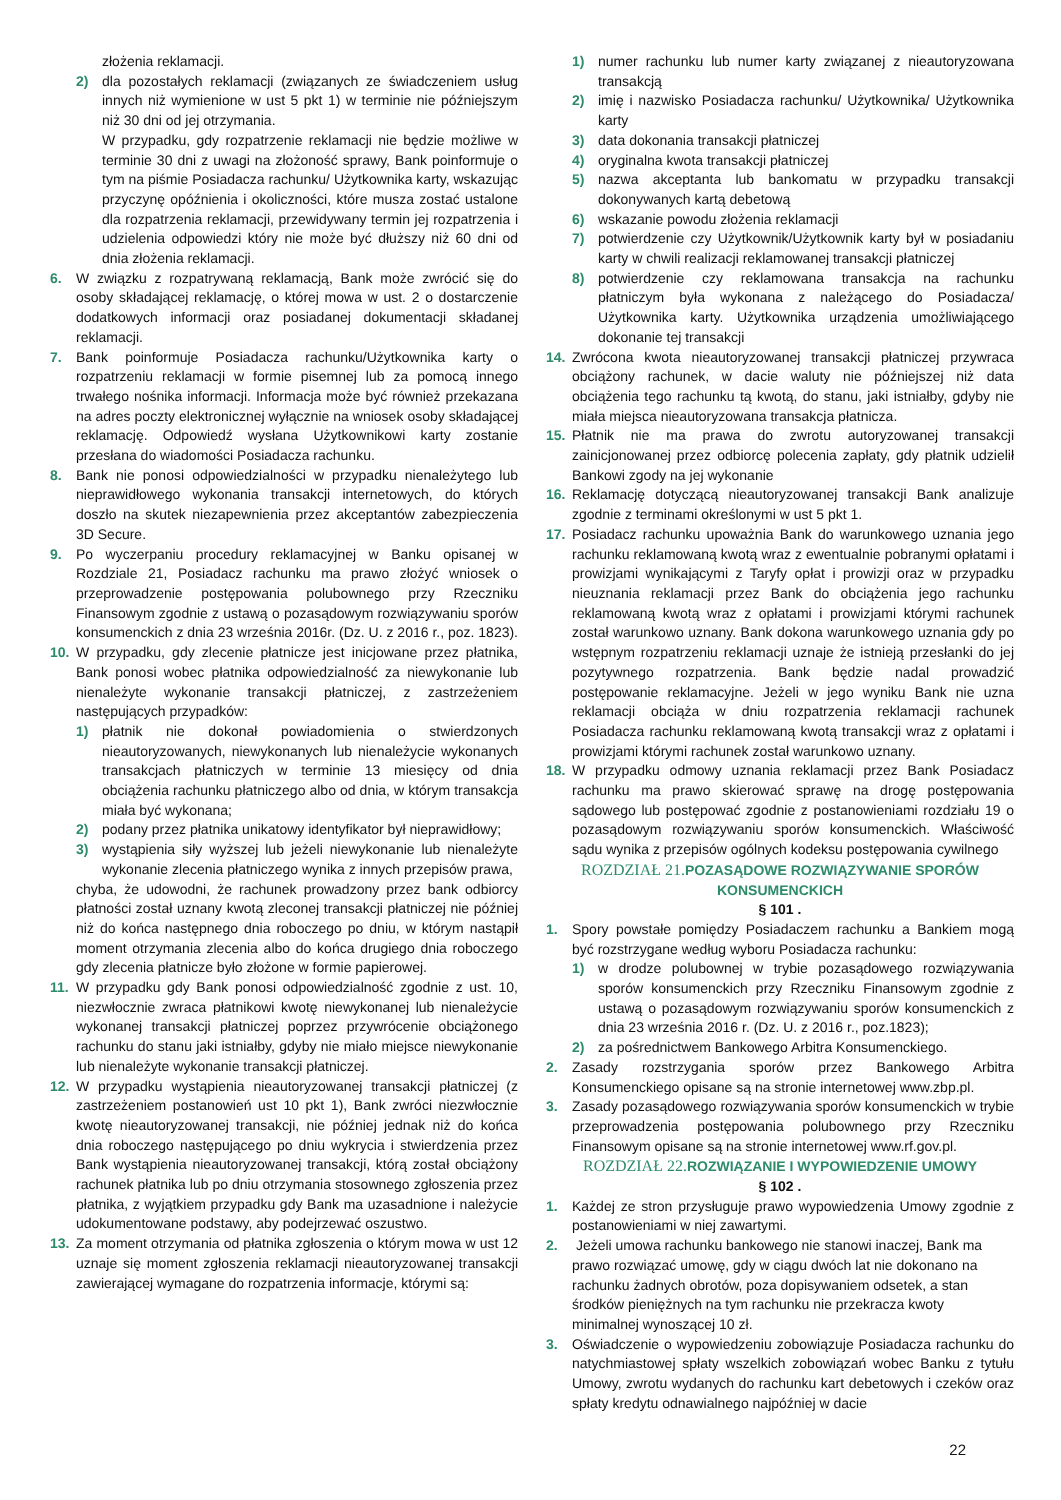złożenia reklamacji.
2) dla pozostałych reklamacji (związanych ze świadczeniem usług innych niż wymienione w ust 5 pkt 1) w terminie nie późniejszym niż 30 dni od jej otrzymania.
W przypadku, gdy rozpatrzenie reklamacji nie będzie możliwe w terminie 30 dni z uwagi na złożoność sprawy, Bank poinformuje o tym na piśmie Posiadacza rachunku/ Użytkownika karty, wskazując przyczynę opóźnienia i okoliczności, które musza zostać ustalone dla rozpatrzenia reklamacji, przewidywany termin jej rozpatrzenia i udzielenia odpowiedzi który nie może być dłuższy niż 60 dni od dnia złożenia reklamacji.
6. W związku z rozpatrywaną reklamacją, Bank może zwrócić się do osoby składającej reklamację, o której mowa w ust. 2 o dostarczenie dodatkowych informacji oraz posiadanej dokumentacji składanej reklamacji.
7. Bank poinformuje Posiadacza rachunku/Użytkownika karty o rozpatrzeniu reklamacji w formie pisemnej lub za pomocą innego trwałego nośnika informacji. Informacja może być również przekazana na adres poczty elektronicznej wyłącznie na wniosek osoby składającej reklamację. Odpowiedź wysłana Użytkownikowi karty zostanie przesłana do wiadomości Posiadacza rachunku.
8. Bank nie ponosi odpowiedzialności w przypadku nienależytego lub nieprawidłowego wykonania transakcji internetowych, do których doszło na skutek niezapewnienia przez akceptantów zabezpieczenia 3D Secure.
9. Po wyczerpaniu procedury reklamacyjnej w Banku opisanej w Rozdziale 21, Posiadacz rachunku ma prawo złożyć wniosek o przeprowadzenie postępowania polubownego przy Rzeczniku Finansowym zgodnie z ustawą o pozasądowym rozwiązywaniu sporów konsumenckich z dnia 23 września 2016r. (Dz. U. z 2016 r., poz. 1823).
10. W przypadku, gdy zlecenie płatnicze jest inicjowane przez płatnika, Bank ponosi wobec płatnika odpowiedzialność za niewykonanie lub nienależyte wykonanie transakcji płatniczej, z zastrzeżeniem następujących przypadków:
1) płatnik nie dokonał powiadomienia o stwierdzonych nieautoryzowanych, niewykonanych lub nienależycie wykonanych transakcjach płatniczych w terminie 13 miesięcy od dnia obciążenia rachunku płatniczego albo od dnia, w którym transakcja miała być wykonana;
2) podany przez płatnika unikatowy identyfikator był nieprawidłowy;
3) wystąpienia siły wyższej lub jeżeli niewykonanie lub nienależyte wykonanie zlecenia płatniczego wynika z innych przepisów prawa,
chyba, że udowodni, że rachunek prowadzony przez bank odbiorcy płatności został uznany kwotą zleconej transakcji płatniczej nie później niż do końca następnego dnia roboczego po dniu, w którym nastąpił moment otrzymania zlecenia albo do końca drugiego dnia roboczego gdy zlecenia płatnicze było złożone w formie papierowej.
11. W przypadku gdy Bank ponosi odpowiedzialność zgodnie z ust. 10, niezwłocznie zwraca płatnikowi kwotę niewykonanej lub nienależycie wykonanej transakcji płatniczej poprzez przywrócenie obciążonego rachunku do stanu jaki istniałby, gdyby nie miało miejsce niewykonanie lub nienależyte wykonanie transakcji płatniczej.
12. W przypadku wystąpienia nieautoryzowanej transakcji płatniczej (z zastrzeżeniem postanowień ust 10 pkt 1), Bank zwróci niezwłocznie kwotę nieautoryzowanej transakcji, nie później jednak niż do końca dnia roboczego następującego po dniu wykrycia i stwierdzenia przez Bank wystąpienia nieautoryzowanej transakcji, którą został obciążony rachunek płatnika lub po dniu otrzymania stosownego zgłoszenia przez płatnika, z wyjątkiem przypadku gdy Bank ma uzasadnione i należycie udokumentowane podstawy, aby podejrzewać oszustwo.
13. Za moment otrzymania od płatnika zgłoszenia o którym mowa w ust 12 uznaje się moment zgłoszenia reklamacji nieautoryzowanej transakcji zawierającej wymagane do rozpatrzenia informacje, którymi są:
1) numer rachunku lub numer karty związanej z nieautoryzowana transakcją
2) imię i nazwisko Posiadacza rachunku/ Użytkownika/ Użytkownika karty
3) data dokonania transakcji płatniczej
4) oryginalna kwota transakcji płatniczej
5) nazwa akceptanta lub bankomatu w przypadku transakcji dokonywanych kartą debetową
6) wskazanie powodu złożenia reklamacji
7) potwierdzenie czy Użytkownik/Użytkownik karty był w posiadaniu karty w chwili realizacji reklamowanej transakcji płatniczej
8) potwierdzenie czy reklamowana transakcja na rachunku płatniczym była wykonana z należącego do Posiadacza/ Użytkownika karty. Użytkownika urządzenia umożliwiającego dokonanie tej transakcji
14. Zwrócona kwota nieautoryzowanej transakcji płatniczej przywraca obciążony rachunek, w dacie waluty nie późniejszej niż data obciążenia tego rachunku tą kwotą, do stanu, jaki istniałby, gdyby nie miała miejsca nieautoryzowana transakcja płatnicza.
15. Płatnik nie ma prawa do zwrotu autoryzowanej transakcji zainicjonowanej przez odbiorcę polecenia zapłaty, gdy płatnik udzielił Bankowi zgody na jej wykonanie
16. Reklamację dotyczącą nieautoryzowanej transakcji Bank analizuje zgodnie z terminami określonymi w ust 5 pkt 1.
17. Posiadacz rachunku upoważnia Bank do warunkowego uznania jego rachunku reklamowaną kwotą wraz z ewentualnie pobranymi opłatami i prowizjami wynikającymi z Taryfy opłat i prowizji oraz w przypadku nieuznania reklamacji przez Bank do obciążenia jego rachunku reklamowaną kwotą wraz z opłatami i prowizjami którymi rachunek został warunkowo uznany. Bank dokona warunkowego uznania gdy po wstępnym rozpatrzeniu reklamacji uznaje że istnieją przesłanki do jej pozytywnego rozpatrzenia. Bank będzie nadal prowadzić postępowanie reklamacyjne. Jeżeli w jego wyniku Bank nie uzna reklamacji obciąża w dniu rozpatrzenia reklamacji rachunek Posiadacza rachunku reklamowaną kwotą transakcji wraz z opłatami i prowizjami którymi rachunek został warunkowo uznany.
18. W przypadku odmowy uznania reklamacji przez Bank Posiadacz rachunku ma prawo skierować sprawę na drogę postępowania sądowego lub postępować zgodnie z postanowieniami rozdziału 19 o pozasądowym rozwiązywaniu sporów konsumenckich. Właściwość sądu wynika z przepisów ogólnych kodeksu postępowania cywilnego
ROZDZIAŁ 21. POZASĄDOWE ROZWIĄZYWANIE SPORÓW KONSUMENCKICH
§ 101 .
1. Spory powstałe pomiędzy Posiadaczem rachunku a Bankiem mogą być rozstrzygane według wyboru Posiadacza rachunku:
1) w drodze polubownej w trybie pozasądowego rozwiązywania sporów konsumenckich przy Rzeczniku Finansowym zgodnie z ustawą o pozasądowym rozwiązywaniu sporów konsumenckich z dnia 23 września 2016 r. (Dz. U. z 2016 r., poz.1823);
2) za pośrednictwem Bankowego Arbitra Konsumenckiego.
2. Zasady rozstrzygania sporów przez Bankowego Arbitra Konsumenckiego opisane są na stronie internetowej www.zbp.pl.
3. Zasady pozasądowego rozwiązywania sporów konsumenckich w trybie przeprowadzenia postępowania polubownego przy Rzeczniku Finansowym opisane są na stronie internetowej www.rf.gov.pl.
ROZDZIAŁ 22. ROZWIĄZANIE I WYPOWIEDZENIE UMOWY
§ 102 .
1. Każdej ze stron przysługuje prawo wypowiedzenia Umowy zgodnie z postanowieniami w niej zawartymi.
2. Jeżeli umowa rachunku bankowego nie stanowi inaczej, Bank ma prawo rozwiązać umowę, gdy w ciągu dwóch lat nie dokonano na rachunku żadnych obrotów, poza dopisywaniem odsetek, a stan środków pieniężnych na tym rachunku nie przekracza kwoty minimalnej wynoszącej 10 zł.
3. Oświadczenie o wypowiedzeniu zobowiązuje Posiadacza rachunku do natychmiastowej spłaty wszelkich zobowiązań wobec Banku z tytułu Umowy, zwrotu wydanych do rachunku kart debetowych i czeków oraz spłaty kredytu odnawialnego najpóźniej w dacie
22